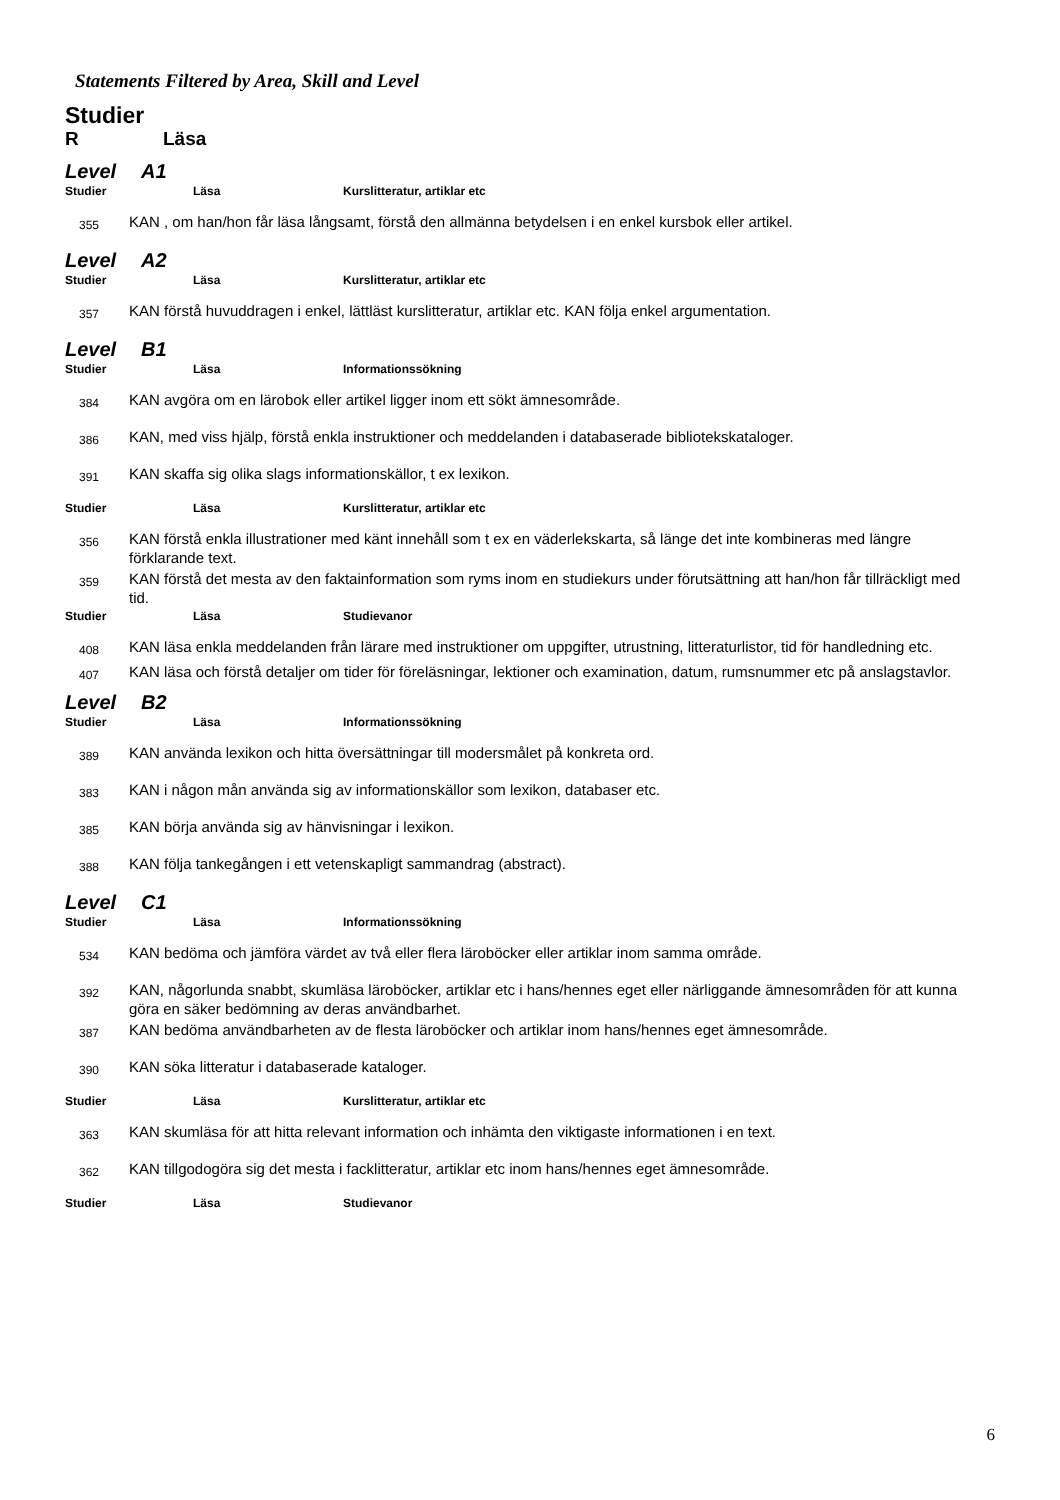Statements Filtered by Area, Skill and Level
Studier
R Läsa
Level A1
Studier Läsa Kurslitteratur, artiklar etc
355
KAN , om han/hon får läsa långsamt, förstå den allmänna betydelsen i en enkel kursbok eller artikel.
Level A2
Studier Läsa Kurslitteratur, artiklar etc
357
KAN förstå huvuddragen i enkel, lättläst kurslitteratur, artiklar etc. KAN följa enkel argumentation.
Level B1
Studier Läsa Informationssökning
384
KAN avgöra om en lärobok eller artikel ligger inom ett sökt ämnesområde.
386
KAN, med viss hjälp, förstå enkla instruktioner och meddelanden i databaserade bibliotekskataloger.
391
KAN skaffa sig olika slags informationskällor, t ex lexikon.
Studier Läsa Kurslitteratur, artiklar etc
356
KAN förstå enkla illustrationer med känt innehåll som t ex en väderlekskarta, så länge det inte kombineras med längre förklarande text.
359
KAN förstå det mesta av den faktainformation som ryms inom en studiekurs under förutsättning att han/hon får tillräckligt med tid.
Studier Läsa Studievanor
408
KAN läsa enkla meddelanden från lärare med instruktioner om uppgifter, utrustning, litteraturlistor, tid för handledning etc.
407
KAN läsa och förstå detaljer om tider för föreläsningar, lektioner och examination, datum, rumsnummer etc på anslagstavlor.
Level B2
Studier Läsa Informationssökning
389
KAN använda lexikon och hitta översättningar till modersmålet på konkreta ord.
383
KAN i någon mån använda sig av informationskällor som lexikon, databaser etc.
385
KAN börja använda sig av hänvisningar i lexikon.
388
KAN följa tankegången i ett vetenskapligt sammandrag (abstract).
Level C1
Studier Läsa Informationssökning
534
KAN bedöma och jämföra värdet av två eller flera läroböcker eller artiklar inom samma område.
392
KAN, någorlunda snabbt, skumläsa läroböcker, artiklar etc i hans/hennes eget eller närliggande ämnesområden för att kunna göra en säker bedömning av deras användbarhet.
387
KAN bedöma användbarheten av de flesta läroböcker och artiklar inom hans/hennes eget ämnesområde.
390
KAN söka litteratur i databaserade kataloger.
Studier Läsa Kurslitteratur, artiklar etc
363
KAN skumläsa för att hitta relevant information och inhämta den viktigaste informationen i en text.
362
KAN tillgodogöra sig det mesta i facklitteratur, artiklar etc inom hans/hennes eget ämnesområde.
Studier Läsa Studievanor
6